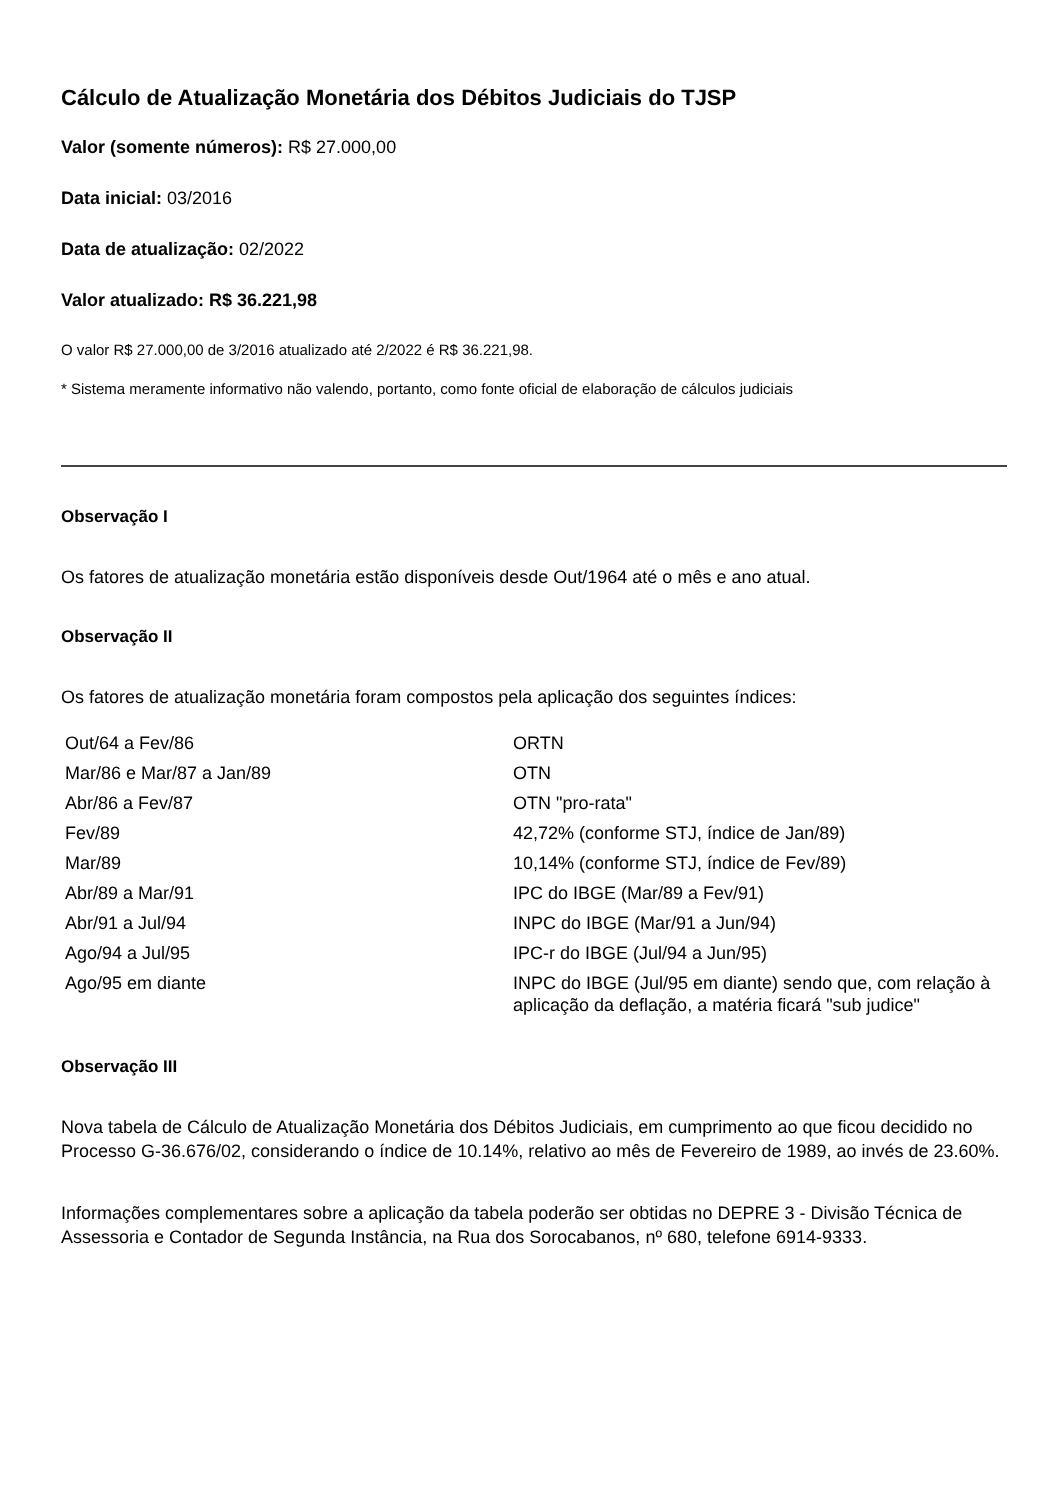Cálculo de Atualização Monetária dos Débitos Judiciais do TJSP
Valor (somente números): R$ 27.000,00
Data inicial: 03/2016
Data de atualização: 02/2022
Valor atualizado: R$ 36.221,98
O valor R$ 27.000,00 de 3/2016 atualizado até 2/2022 é R$ 36.221,98.
* Sistema meramente informativo não valendo, portanto, como fonte oficial de elaboração de cálculos judiciais
Observação I
Os fatores de atualização monetária estão disponíveis desde Out/1964 até o mês e ano atual.
Observação II
Os fatores de atualização monetária foram compostos pela aplicação dos seguintes índices:
| Out/64 a Fev/86 | ORTN |
| Mar/86 e Mar/87 a Jan/89 | OTN |
| Abr/86 a Fev/87 | OTN "pro-rata" |
| Fev/89 | 42,72% (conforme STJ, índice de Jan/89) |
| Mar/89 | 10,14% (conforme STJ, índice de Fev/89) |
| Abr/89 a Mar/91 | IPC do IBGE (Mar/89 a Fev/91) |
| Abr/91 a Jul/94 | INPC do IBGE (Mar/91 a Jun/94) |
| Ago/94 a Jul/95 | IPC-r do IBGE (Jul/94 a Jun/95) |
| Ago/95 em diante | INPC do IBGE (Jul/95 em diante) sendo que, com relação à aplicação da deflação, a matéria ficará "sub judice" |
Observação III
Nova tabela de Cálculo de Atualização Monetária dos Débitos Judiciais, em cumprimento ao que ficou decidido no Processo G-36.676/02, considerando o índice de 10.14%, relativo ao mês de Fevereiro de 1989, ao invés de 23.60%.
Informações complementares sobre a aplicação da tabela poderão ser obtidas no DEPRE 3 - Divisão Técnica de Assessoria e Contador de Segunda Instância, na Rua dos Sorocabanos, nº 680, telefone 6914-9333.